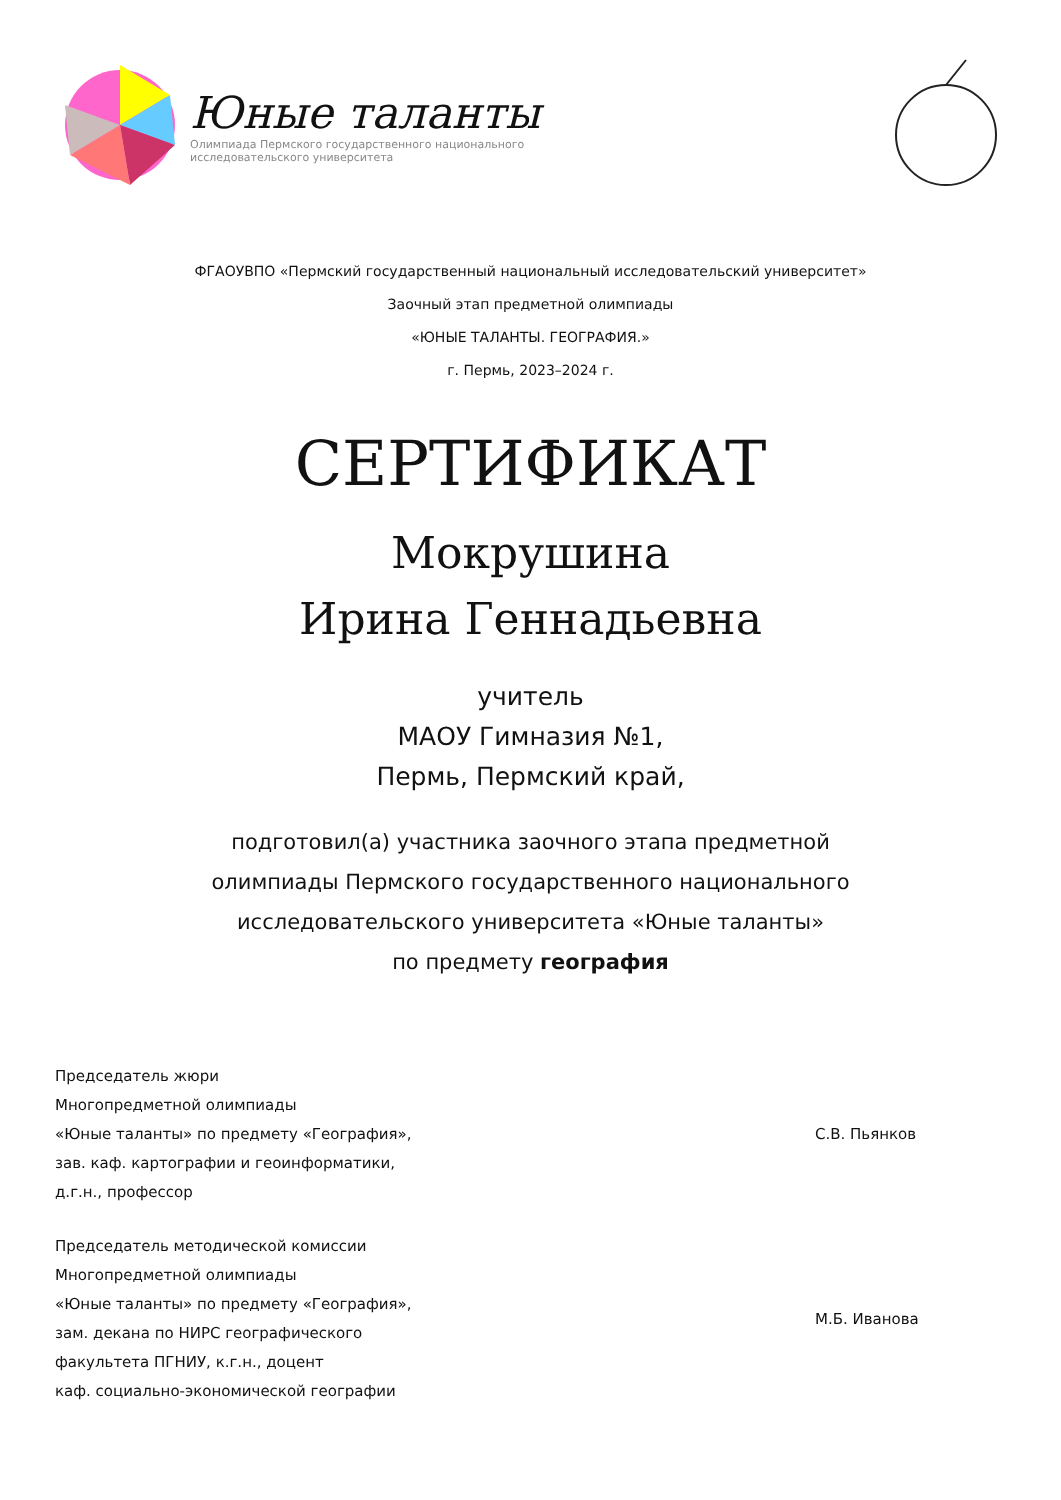Юные таланты
Олимпиада Пермского государственного национального
исследовательского университета
ФГАОУВПО «Пермский государственный национальный исследовательский университет»
Заочный этап предметной олимпиады
«ЮНЫЕ ТАЛАНТЫ. ГЕОГРАФИЯ.»
г. Пермь, 2023–2024 г.
СЕРТИФИКАТ
Мокрушина
Ирина Геннадьевна
учитель
МАОУ Гимназия №1,
Пермь, Пермский край,
подготовил(а) участника заочного этапа предметной
олимпиады Пермского государственного национального
исследовательского университета «Юные таланты»
по предмету география
Председатель жюри
Многопредметной олимпиады
«Юные таланты» по предмету «География»,
зав. каф. картографии и геоинформатики,
д.г.н., профессор
С.В. Пьянков
Председатель методической комиссии
Многопредметной олимпиады
«Юные таланты» по предмету «География»,
зам. декана по НИРС географического
факультета ПГНИУ, к.г.н., доцент
каф. социально-экономической географии
М.Б. Иванова